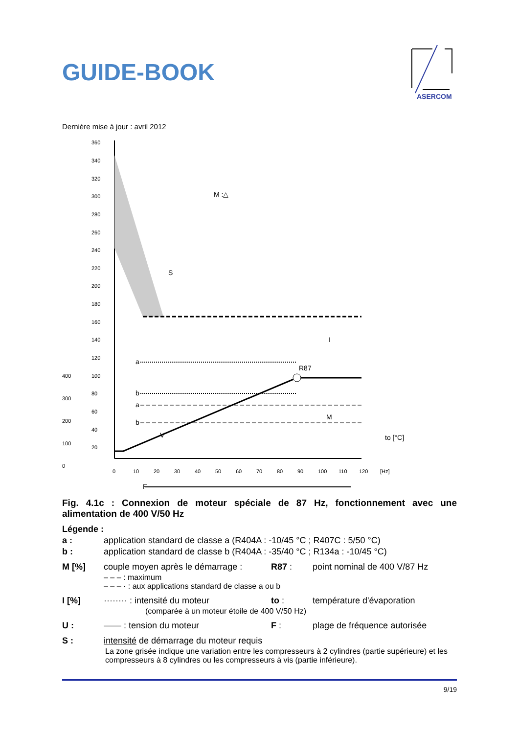GUIDE-BOOK
ASERCOM
Dernière mise à jour : avril 2012
360
340
320
300
280
260
240
220
200
180
160
140
120
100
80
60
40
20
400
300
200
100
0
0
10
20
30
40
50
60
70
80
90
100
110
120
[Hz]
R87
a
b
a
b
M
I
V
S
F
to [°C]
M :△
Fig. 4.1c : Connexion de moteur spéciale de 87 Hz, fonctionnement avec une alimentation de 400 V/50 Hz
Légende :
a : application standard de classe a (R404A : -10/45 °C ; R407C : 5/50 °C)
b : application standard de classe b (R404A : -35/40 °C ; R134a : -10/45 °C)
M [%] couple moyen après le démarrage : R87 : point nominal de 400 V/87 Hz
– – – : maximum
– – – · : aux applications standard de classe a ou b
I [%] ········ : intensité du moteur to : température d'évaporation
(comparée à un moteur étoile de 400 V/50 Hz)
U : —— : tension du moteur F : plage de fréquence autorisée
S : intensité de démarrage du moteur requis
La zone grisée indique une variation entre les compresseurs à 2 cylindres (partie supérieure) et les compresseurs à 8 cylindres ou les compresseurs à vis (partie inférieure).
9/19